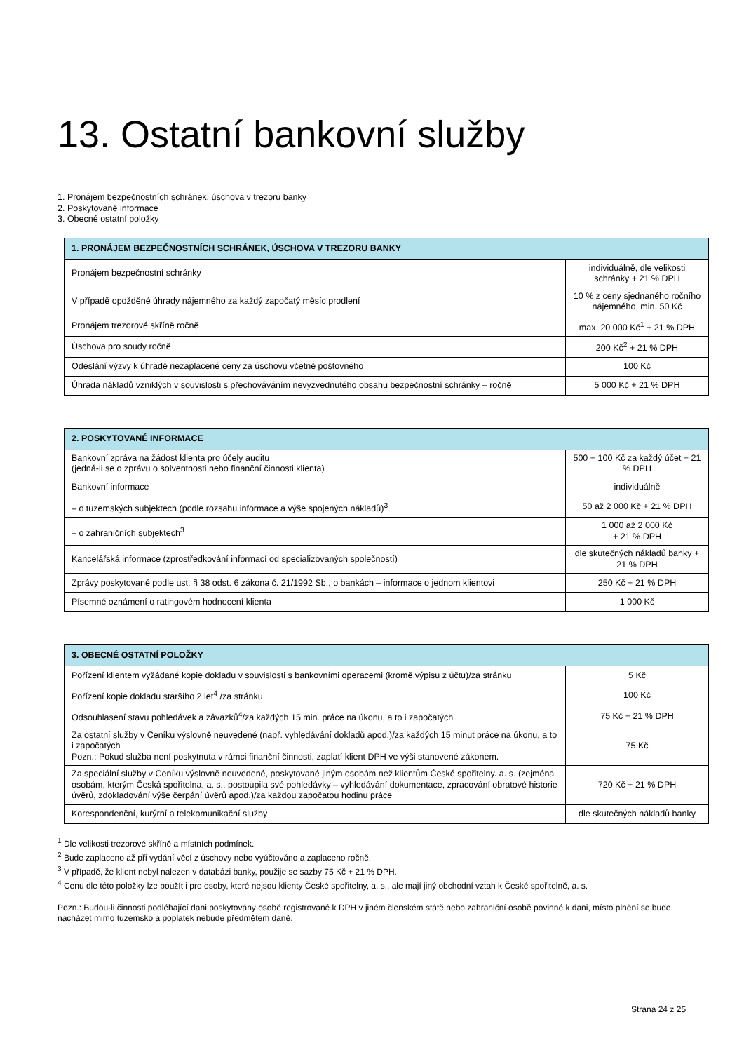13. Ostatní bankovní služby
1. Pronájem bezpečnostních schránek, úschova v trezoru banky
2. Poskytované informace
3. Obecné ostatní položky
| 1. PRONÁJEM BEZPEČNOSTNÍCH SCHRÁNEK, ÚSCHOVA V TREZORU BANKY | |
| --- | --- |
| Pronájem bezpečnostní schránky | individuálně, dle velikosti schránky + 21 % DPH |
| V případě opožděné úhrady nájemného za každý započatý měsíc prodlení | 10 % z ceny sjednaného ročního nájemného, min. 50 Kč |
| Pronájem trezorové skříně ročně | max. 20 000 Kč<sup>1</sup> + 21 % DPH |
| Úschova pro soudy ročně | 200 Kč<sup>2</sup> + 21 % DPH |
| Odeslání výzvy k úhradě nezaplacené ceny za úschovu včetně poštovného | 100 Kč |
| Úhrada nákladů vzniklých v souvislosti s přechováváním nevyzvednutého obsahu bezpečnostní schránky – ročně | 5 000 Kč + 21 % DPH |
| 2. POSKYTOVANÉ INFORMACE | |
| --- | --- |
| Bankovní zpráva na žádost klienta pro účely auditu (jedná-li se o zprávu o solventnosti nebo finanční činnosti klienta) | 500 + 100 Kč za každý účet + 21 % DPH |
| Bankovní informace | individuálně |
| – o tuzemských subjektech (podle rozsahu informace a výše spojených nákladů)<sup>3</sup> | 50 až 2 000 Kč + 21 % DPH |
| – o zahraničních subjektech<sup>3</sup> | 1 000 až 2 000 Kč + 21 % DPH |
| Kancelářská informace (zprostředkování informací od specializovaných společností) | dle skutečných nákladů banky + 21 % DPH |
| Zprávy poskytované podle ust. § 38 odst. 6 zákona č. 21/1992 Sb., o bankách – informace o jednom klientovi | 250 Kč + 21 % DPH |
| Písemné oznámení o ratingovém hodnocení klienta | 1 000 Kč |
| 3. OBECNÉ OSTATNÍ POLOŽKY | |
| --- | --- |
| Pořízení klientem vyžádané kopie dokladu v souvislosti s bankovními operacemi (kromě výpisu z účtu)/za stránku | 5 Kč |
| Pořízení kopie dokladu staršího 2 let<sup>4</sup> /za stránku | 100 Kč |
| Odsouhlasení stavu pohledávek a závazků<sup>4</sup>/za každých 15 min. práce na úkonu, a to i započatých | 75 Kč + 21 % DPH |
| Za ostatní služby v Ceníku výslovně neuvedené (např. vyhledávání dokladů apod.)/za každých 15 minut práce na úkonu, a to i započatých Pozn.: Pokud služba není poskytnuta v rámci finanční činnosti, zaplatí klient DPH ve výši stanovené zákonem. | 75 Kč |
| Za speciální služby v Ceníku výslovně neuvedené, poskytované jiným osobám než klientům České spořitelny. a. s. (zejména osobám, kterým Česká spořitelna, a. s., postoupila své pohledávky – vyhledávání dokumentace, zpracování obratové historie úvěrů, zdokladování výše čerpání úvěrů apod.)/za každou započatou hodinu práce | 720 Kč + 21 % DPH |
| Korespondenční, kurýrní a telekomunikační služby | dle skutečných nákladů banky |
<sup>1</sup> Dle velikosti trezorové skříně a místních podmínek.
<sup>2</sup> Bude zaplaceno až při vydání věcí z úschovy nebo vyúčtováno a zaplaceno ročně.
<sup>3</sup> V případě, že klient nebyl nalezen v databázi banky, použije se sazby 75 Kč + 21 % DPH.
<sup>4</sup> Cenu dle této položky lze použít i pro osoby, které nejsou klienty České spořitelny, a. s., ale mají jiný obchodní vztah k České spořitelně, a. s.
Pozn.: Budou-li činnosti podléhající dani poskytovány osobě registrované k DPH v jiném členském státě nebo zahraniční osobě povinné k dani, místo plnění se bude nacházet mimo tuzemsko a poplatek nebude předmětem daně.
Strana 24 z 25